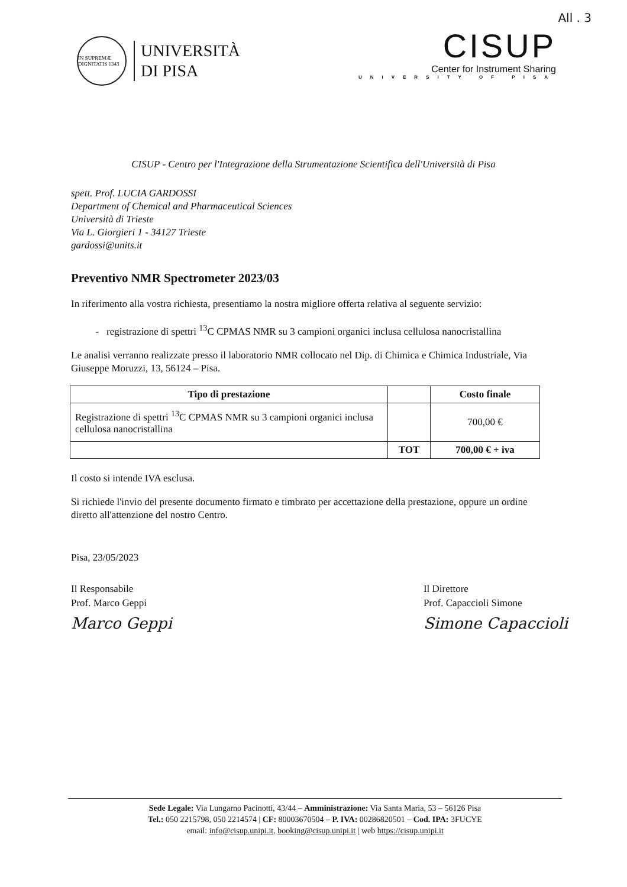All . 3
IN SUPREMÆ DIGNITATIS 1343
UNIVERSITÀ
DI PISA
CISUP
Center for Instrument Sharing
UNIVERSITY OF PISA
CISUP - Centro per l'Integrazione della Strumentazione Scientifica dell'Università di Pisa
spett. Prof. LUCIA GARDOSSI
Department of Chemical and Pharmaceutical Sciences
Università di Trieste
Via L. Giorgieri 1 - 34127 Trieste
gardossi@units.it
Preventivo NMR Spectrometer 2023/03
In riferimento alla vostra richiesta, presentiamo la nostra migliore offerta relativa al seguente servizio:
registrazione di spettri <sup>13</sup>C CPMAS NMR su 3 campioni organici inclusa cellulosa nanocristallina
Le analisi verranno realizzate presso il laboratorio NMR collocato nel Dip. di Chimica e Chimica Industriale, Via Giuseppe Moruzzi, 13, 56124 – Pisa.
| Tipo di prestazione | | Costo finale |
| --- | --- | --- |
| Registrazione di spettri <sup>13</sup>C CPMAS NMR su 3 campioni organici inclusa cellulosa nanocristallina | | 700,00 € |
| | TOT | 700,00 € + iva |
Il costo si intende IVA esclusa.
Si richiede l'invio del presente documento firmato e timbrato per accettazione della prestazione, oppure un ordine diretto all'attenzione del nostro Centro.
Pisa, 23/05/2023
Il Responsabile
Prof. Marco Geppi
Marco Geppi
Il Direttore
Prof. Capaccioli Simone
Simone Capaccioli
Sede Legale: Via Lungarno Pacinotti, 43/44 – Amministrazione: Via Santa Maria, 53 – 56126 Pisa
Tel.: 050 2215798, 050 2214574 | CF: 80003670504 – P. IVA: 00286820501 – Cod. IPA: 3FUCYE
email: info@cisup.unipi.it, booking@cisup.unipi.it | web https://cisup.unipi.it